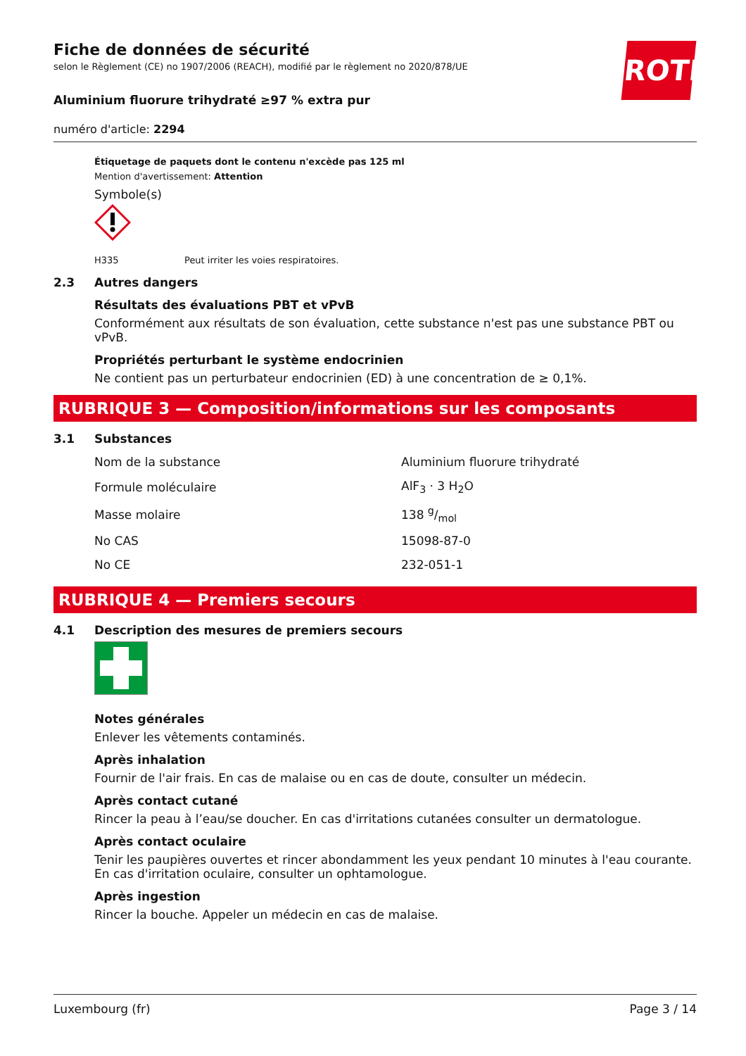ROTH
Fiche de données de sécurité
selon le Règlement (CE) no 1907/2006 (REACH), modifié par le règlement no 2020/878/UE
Aluminium fluorure trihydraté ≥97 % extra pur
numéro d'article: 2294
Étiquetage de paquets dont le contenu n'excède pas 125 ml
Mention d'avertissement: Attention
Symbole(s)
H335 Peut irriter les voies respiratoires.
2.3 Autres dangers
Résultats des évaluations PBT et vPvB
Conformément aux résultats de son évaluation, cette substance n'est pas une substance PBT ou vPvB.
Propriétés perturbant le système endocrinien
Ne contient pas un perturbateur endocrinien (ED) à une concentration de ≥ 0,1%.
RUBRIQUE 3 — Composition/informations sur les composants
3.1 Substances
| Nom de la substance | Aluminium fluorure trihydraté |
| Formule moléculaire | AlF<sub>3</sub> · 3 H<sub>2</sub>O |
| Masse molaire | 138 g/mol |
| No CAS | 15098-87-0 |
| No CE | 232-051-1 |
RUBRIQUE 4 — Premiers secours
4.1 Description des mesures de premiers secours
Notes générales
Enlever les vêtements contaminés.
Après inhalation
Fournir de l'air frais. En cas de malaise ou en cas de doute, consulter un médecin.
Après contact cutané
Rincer la peau à l’eau/se doucher. En cas d'irritations cutanées consulter un dermatologue.
Après contact oculaire
Tenir les paupières ouvertes et rincer abondamment les yeux pendant 10 minutes à l'eau courante. En cas d'irritation oculaire, consulter un ophtamologue.
Après ingestion
Rincer la bouche. Appeler un médecin en cas de malaise.
Luxembourg (fr) Page 3 / 14